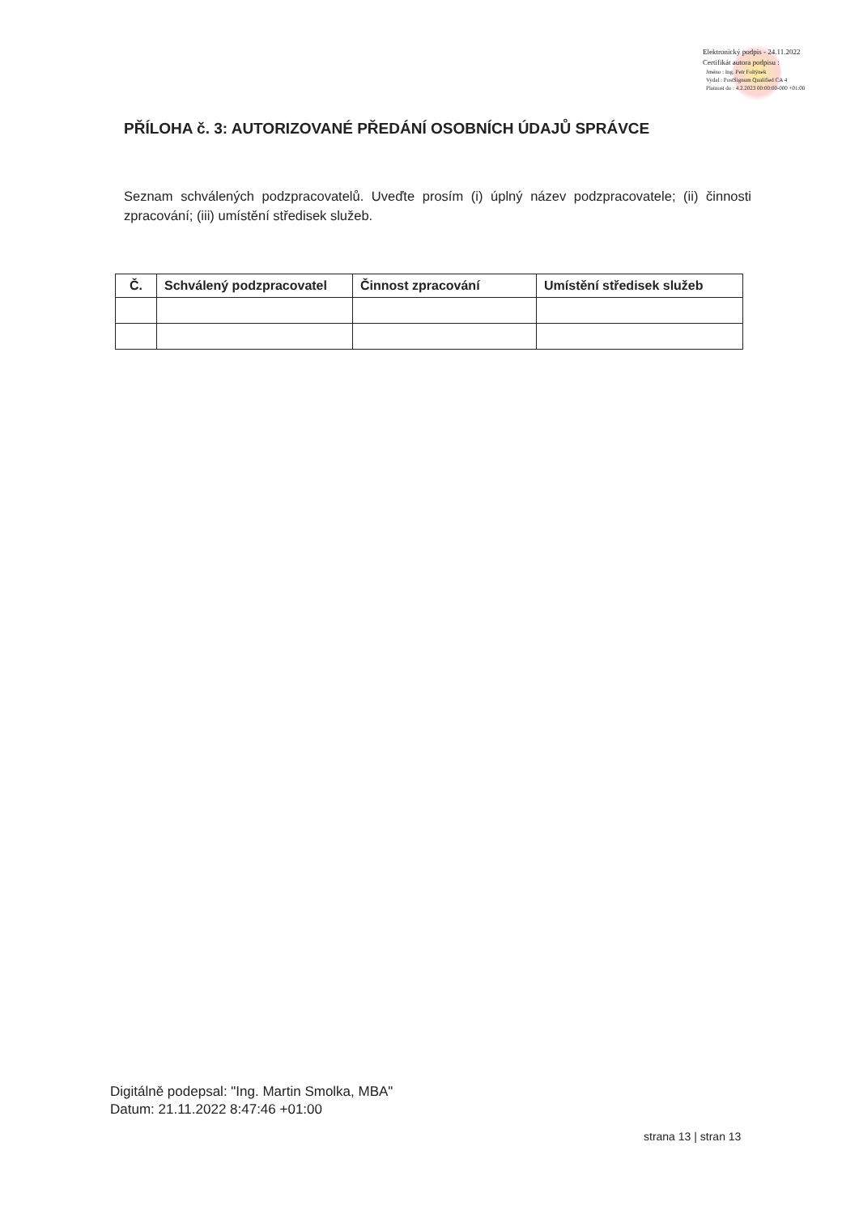Elektronický podpis - 24.11.2022
Certifikát autora podpisu :
Jméno : Ing. Petr Foltýnek
Vydal : PostSignum Qualified CA 4
Platnost do : 4.2.2023 00:00:00-000 +01:00
PŘÍLOHA č. 3: AUTORIZOVANÉ PŘEDÁNÍ OSOBNÍCH ÚDAJŮ SPRÁVCE
Seznam schválených podzpracovatelů. Uveďte prosím (i) úplný název podzpracovatele; (ii) činnosti zpracování; (iii) umístění středisek služeb.
| Č. | Schválený podzpracovatel | Činnost zpracování | Umístění středisek služeb |
| --- | --- | --- | --- |
Digitálně podepsal: "Ing. Martin Smolka, MBA"
Datum: 21.11.2022 8:47:46 +01:00
strana 13 | stran 13